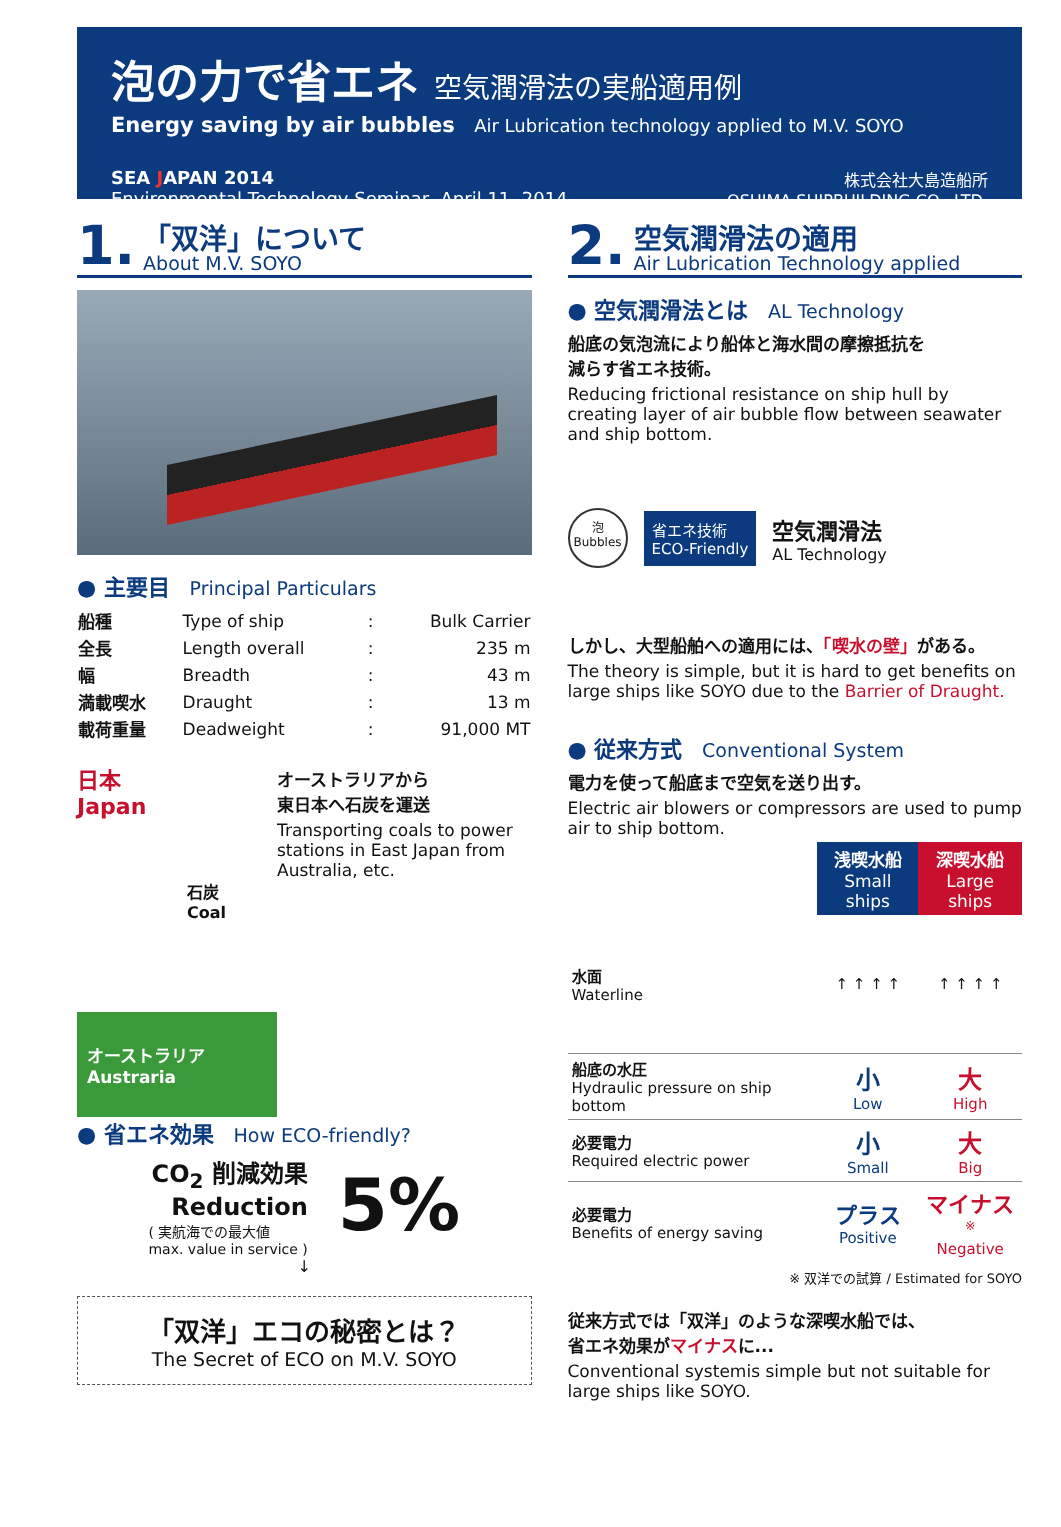泡の力で省エネ 空気潤滑法の実船適用例
Energy saving by air bubbles Air Lubrication technology applied to M.V. SOYO
SEA JAPAN 2014
Environmental Technology Seminar, April 11, 2014
株式会社大島造船所
OSHIMA SHIPBUILDING CO., LTD.
1.
「双洋」について
About M.V. SOYO
● 主要目 Principal Particulars
| 船種 | Type of ship | : | Bulk Carrier |
| 全長 | Length overall | : | 235 m |
| 幅 | Breadth | : | 43 m |
| 満載喫水 | Draught | : | 13 m |
| 載荷重量 | Deadweight | : | 91,000 MT |
日本
Japan
石炭
Coal
オーストラリア
Austraria
オーストラリアから
東日本へ石炭を運送
Transporting coals to power stations in East Japan from Australia, etc.
● 省エネ効果 How ECO-friendly?
CO<sub>2</sub> 削減効果
Reduction
( 実航海での最大値
max. value in service )
5%
↓
「双洋」エコの秘密とは？
The Secret of ECO on M.V. SOYO
2.
空気潤滑法の適用
Air Lubrication Technology applied
● 空気潤滑法とは AL Technology
船底の気泡流により船体と海水間の摩擦抵抗を
減らす省エネ技術。
Reducing frictional resistance on ship hull by creating layer of air bubble flow between seawater and ship bottom.
泡
Bubbles
省エネ技術
ECO-Friendly
空気潤滑法
AL Technology
しかし、大型船舶への適用には、「喫水の壁」がある。
The theory is simple, but it is hard to get benefits on large ships like SOYO due to the Barrier of Draught.
● 従来方式 Conventional System
電力を使って船底まで空気を送り出す。
Electric air blowers or compressors are used to pump air to ship bottom.
| | 浅喫水船 Small ships | 深喫水船 Large ships |
| --- | --- | --- |
| 水面 Waterline | ↑ ↑ ↑ ↑ | ↑ ↑ ↑ ↑ |
| 船底の水圧 Hydraulic pressure on ship bottom | 小 Low | 大 High |
| 必要電力 Required electric power | 小 Small | 大 Big |
| 必要電力 Benefits of energy saving | プラス Positive | マイナス<sup>※</sup> Negative |
※ 双洋での試算 / Estimated for SOYO
従来方式では「双洋」のような深喫水船では、
省エネ効果がマイナスに...
Conventional systemis simple but not suitable for large ships like SOYO.